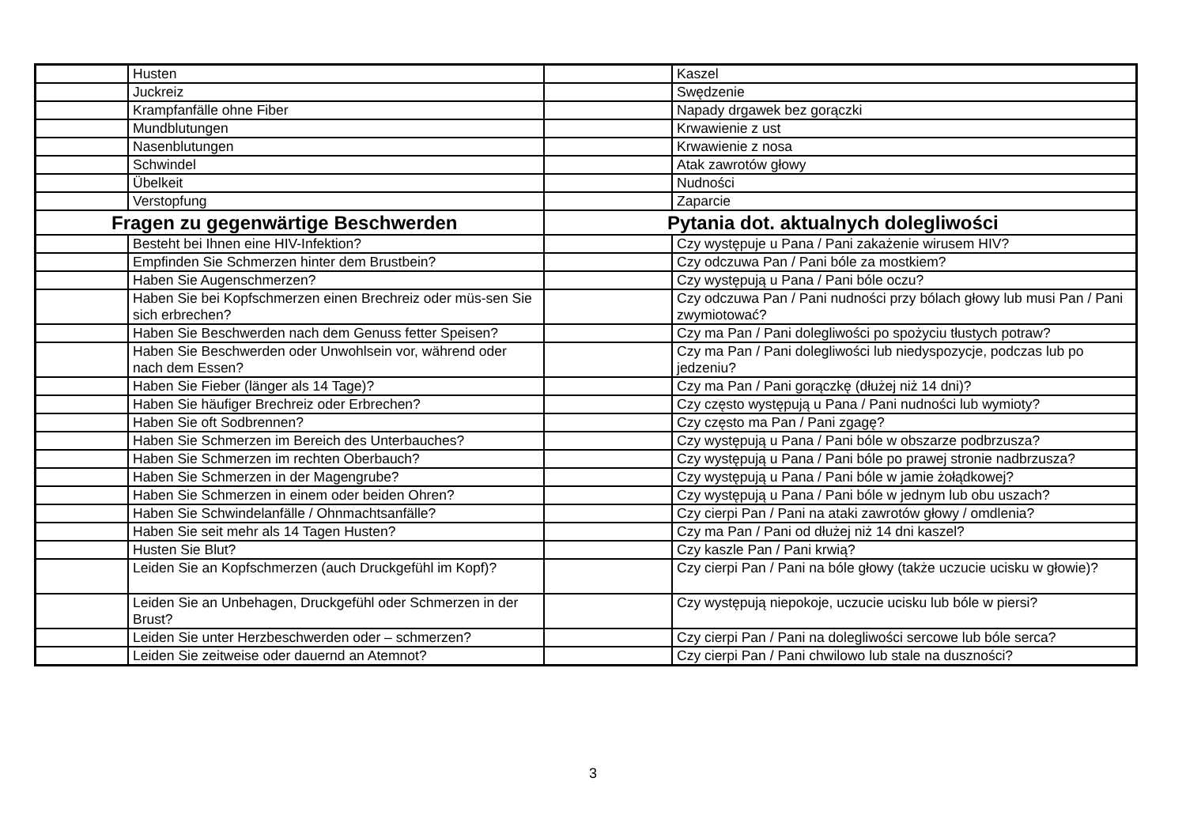| | Husten | | Kaszel |
| | Juckreiz | | Swędzenie |
| | Krampfanfälle ohne Fiber | | Napady drgawek bez gorączki |
| | Mundblutungen | | Krwawienie z ust |
| | Nasenblutungen | | Krwawienie z nosa |
| | Schwindel | | Atak zawrotów głowy |
| | Übelkeit | | Nudności |
| | Verstopfung | | Zaparcie |
| Fragen zu gegenwärtige Beschwerden | | Pytania dot. aktualnych dolegliwości | |
| | Besteht bei Ihnen eine HIV-Infektion? | | Czy występuje u Pana / Pani zakażenie wirusem HIV? |
| | Empfinden Sie Schmerzen hinter dem Brustbein? | | Czy odczuwa Pan / Pani bóle za mostkiem? |
| | Haben Sie Augenschmerzen? | | Czy występują u Pana / Pani bóle oczu? |
| | Haben Sie bei Kopfschmerzen einen Brechreiz oder müs-sen Sie sich erbrechen? | | Czy odczuwa Pan / Pani nudności przy bólach głowy lub musi Pan / Pani zwymiotować? |
| | Haben Sie Beschwerden nach dem Genuss fetter Speisen? | | Czy ma Pan / Pani dolegliwości po spożyciu tłustych potraw? |
| | Haben Sie Beschwerden oder Unwohlsein vor, während oder nach dem Essen? | | Czy ma Pan / Pani dolegliwości lub niedyspozycje, podczas lub po jedzeniu? |
| | Haben Sie Fieber (länger als 14 Tage)? | | Czy ma Pan / Pani gorączkę (dłużej niż 14 dni)? |
| | Haben Sie häufiger Brechreiz oder Erbrechen? | | Czy często występują u Pana / Pani nudności lub wymioty? |
| | Haben Sie oft Sodbrennen? | | Czy często ma Pan / Pani zgagę? |
| | Haben Sie Schmerzen im Bereich des Unterbauches? | | Czy występują u Pana / Pani bóle w obszarze podbrzusza? |
| | Haben Sie Schmerzen im rechten Oberbauch? | | Czy występują u Pana / Pani bóle po prawej stronie nadbrzusza? |
| | Haben Sie Schmerzen in der Magengrube? | | Czy występują u Pana / Pani bóle w jamie żołądkowej? |
| | Haben Sie Schmerzen in einem oder beiden Ohren? | | Czy występują u Pana / Pani bóle w jednym lub obu uszach? |
| | Haben Sie Schwindelanfälle / Ohnmachtsanfälle? | | Czy cierpi Pan / Pani na ataki zawrotów głowy / omdlenia? |
| | Haben Sie seit mehr als 14 Tagen Husten? | | Czy ma Pan / Pani od dłużej niż 14 dni kaszel? |
| | Husten Sie Blut? | | Czy kaszle Pan / Pani krwią? |
| | Leiden Sie an Kopfschmerzen (auch Druckgefühl im Kopf)? | | Czy cierpi Pan / Pani na bóle głowy (także uczucie ucisku w głowie)? |
| | Leiden Sie an Unbehagen, Druckgefühl oder Schmerzen in der Brust? | | Czy występują niepokoje, uczucie ucisku lub bóle w piersi? |
| | Leiden Sie unter Herzbeschwerden oder – schmerzen? | | Czy cierpi Pan / Pani na dolegliwości sercowe lub bóle serca? |
| | Leiden Sie zeitweise oder dauernd an Atemnot? | | Czy cierpi Pan / Pani chwilowo lub stale na duszności? |
3